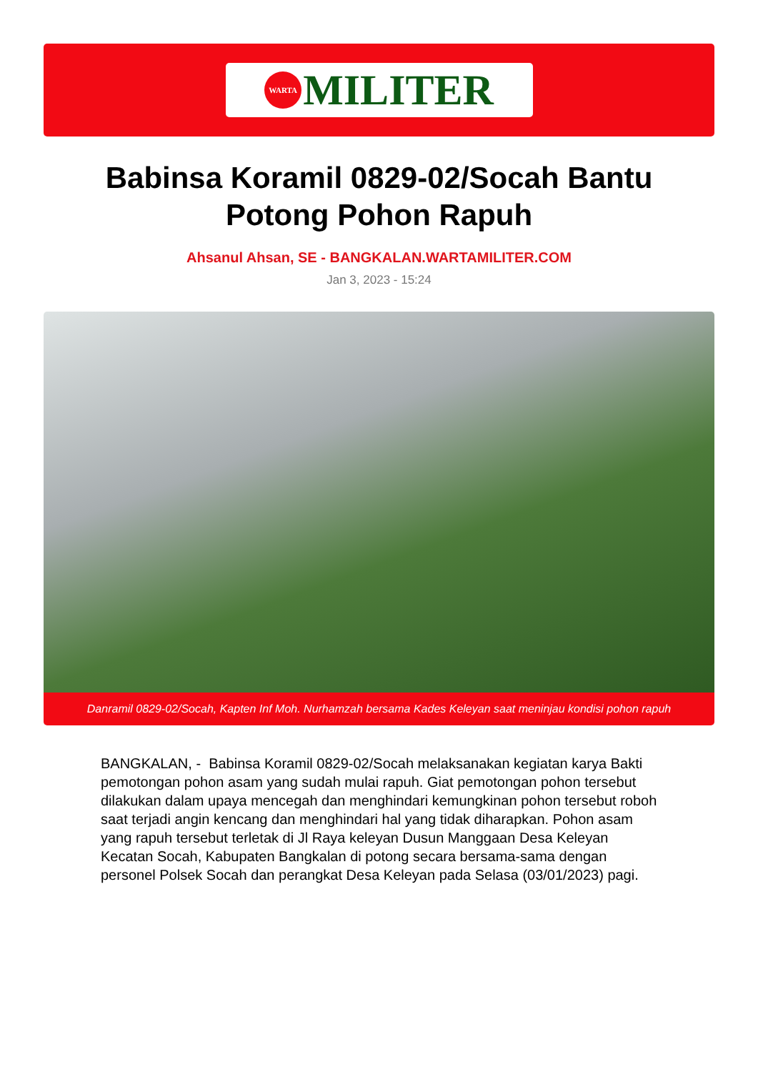WARTA
MILITER
Babinsa Koramil 0829-02/Socah Bantu Potong Pohon Rapuh
Ahsanul Ahsan, SE - BANGKALAN.WARTAMILITER.COM
Jan 3, 2023 - 15:24
Danramil 0829-02/Socah, Kapten Inf Moh. Nurhamzah bersama Kades Keleyan saat meninjau kondisi pohon rapuh
BANGKALAN, - Babinsa Koramil 0829-02/Socah melaksanakan kegiatan karya Bakti pemotongan pohon asam yang sudah mulai rapuh. Giat pemotongan pohon tersebut dilakukan dalam upaya mencegah dan menghindari kemungkinan pohon tersebut roboh saat terjadi angin kencang dan menghindari hal yang tidak diharapkan. Pohon asam yang rapuh tersebut terletak di Jl Raya keleyan Dusun Manggaan Desa Keleyan Kecatan Socah, Kabupaten Bangkalan di potong secara bersama-sama dengan personel Polsek Socah dan perangkat Desa Keleyan pada Selasa (03/01/2023) pagi.